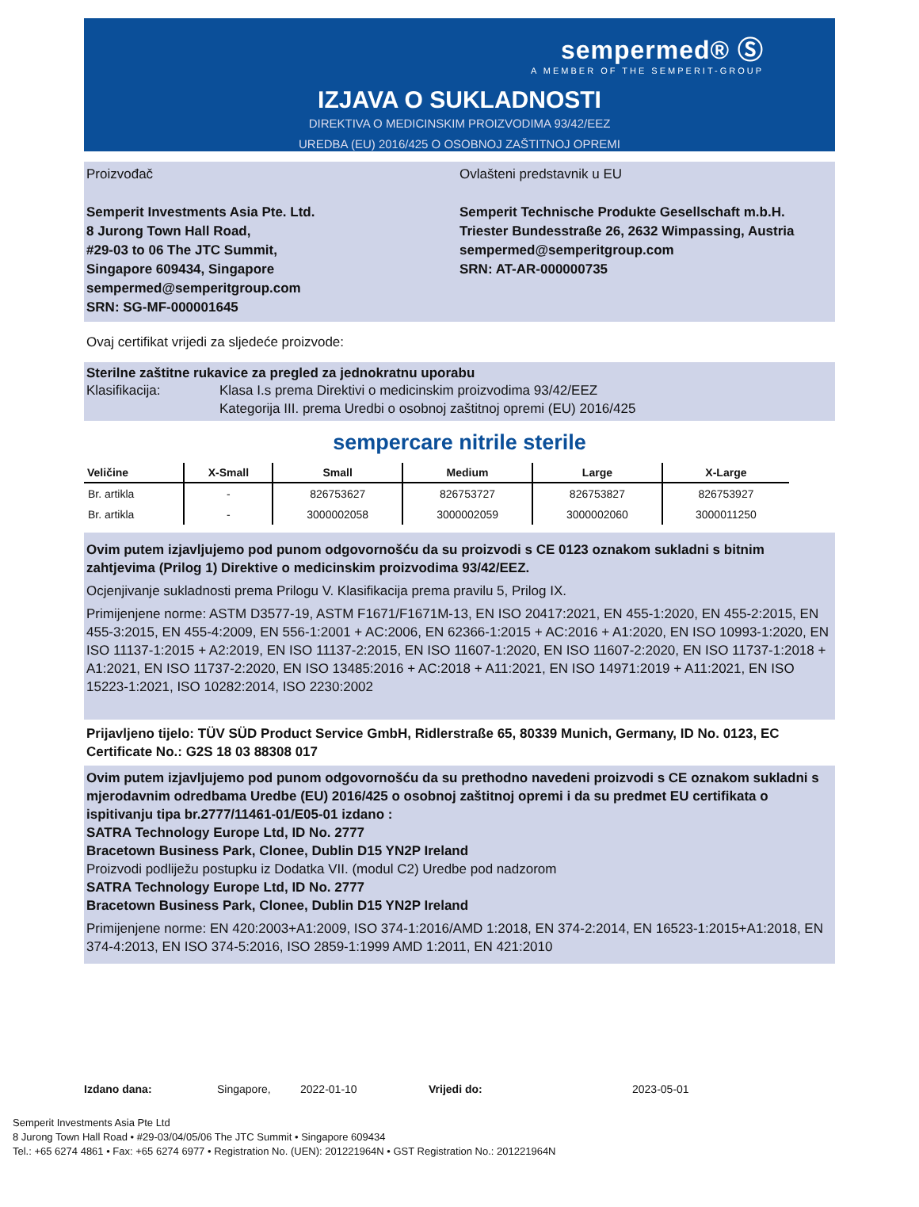sempermed® Ⓢ
A MEMBER OF THE SEMPERIT-GROUP
IZJAVA O SUKLADNOSTI
DIREKTIVA O MEDICINSKIM PROIZVODIMA 93/42/EEZ
UREDBA (EU) 2016/425 O OSOBNOJ ZAŠTITNOJ OPREMI
Proizvođač
Semperit Investments Asia Pte. Ltd.
8 Jurong Town Hall Road,
#29-03 to 06 The JTC Summit,
Singapore 609434, Singapore
sempermed@semperitgroup.com
SRN: SG-MF-000001645
Ovlašteni predstavnik u EU
Semperit Technische Produkte Gesellschaft m.b.H.
Triester Bundesstraße 26, 2632 Wimpassing, Austria
sempermed@semperitgroup.com
SRN: AT-AR-000000735
Ovaj certifikat vrijedi za sljedeće proizvode:
Sterilne zaštitne rukavice za pregled za jednokratnu uporabu
Klasifikacija: Klasa I.s prema Direktivi o medicinskim proizvodima 93/42/EEZ
Kategorija III. prema Uredbi o osobnoj zaštitnoj opremi (EU) 2016/425
sempercare nitrile sterile
| Veličine | X-Small | Small | Medium | Large | X-Large |
| --- | --- | --- | --- | --- | --- |
| Br. artikla | - | 826753627 | 826753727 | 826753827 | 826753927 |
| Br. artikla | - | 3000002058 | 3000002059 | 3000002060 | 3000011250 |
Ovim putem izjavljujemo pod punom odgovornošću da su proizvodi s CE 0123 oznakom sukladni s bitnim zahtjevima (Prilog 1) Direktive o medicinskim proizvodima 93/42/EEZ.
Ocjenjivanje sukladnosti prema Prilogu V. Klasifikacija prema pravilu 5, Prilog IX.
Primijenjene norme: ASTM D3577-19, ASTM F1671/F1671M-13, EN ISO 20417:2021, EN 455-1:2020, EN 455-2:2015, EN 455-3:2015, EN 455-4:2009, EN 556-1:2001 + AC:2006, EN 62366-1:2015 + AC:2016 + A1:2020, EN ISO 10993-1:2020, EN ISO 11137-1:2015 + A2:2019, EN ISO 11137-2:2015, EN ISO 11607-1:2020, EN ISO 11607-2:2020, EN ISO 11737-1:2018 + A1:2021, EN ISO 11737-2:2020, EN ISO 13485:2016 + AC:2018 + A11:2021, EN ISO 14971:2019 + A11:2021, EN ISO 15223-1:2021, ISO 10282:2014, ISO 2230:2002
Prijavljeno tijelo: TÜV SÜD Product Service GmbH, Ridlerstraße 65, 80339 Munich, Germany, ID No. 0123, EC Certificate No.: G2S 18 03 88308 017
Ovim putem izjavljujemo pod punom odgovornošću da su prethodno navedeni proizvodi s CE oznakom sukladni s mjerodavnim odredbama Uredbe (EU) 2016/425 o osobnoj zaštitnoj opremi i da su predmet EU certifikata o ispitivanju tipa br.2777/11461-01/E05-01 izdano :
SATRA Technology Europe Ltd, ID No. 2777
Bracetown Business Park, Clonee, Dublin D15 YN2P Ireland
Proizvodi podliježu postupku iz Dodatka VII. (modul C2) Uredbe pod nadzorom
SATRA Technology Europe Ltd, ID No. 2777
Bracetown Business Park, Clonee, Dublin D15 YN2P Ireland
Primijenjene norme: EN 420:2003+A1:2009, ISO 374-1:2016/AMD 1:2018, EN 374-2:2014, EN 16523-1:2015+A1:2018, EN 374-4:2013, EN ISO 374-5:2016, ISO 2859-1:1999 AMD 1:2011, EN 421:2010
Izdano dana: Singapore, 2022-01-10 Vrijedi do: 2023-05-01
Semperit Investments Asia Pte Ltd
8 Jurong Town Hall Road • #29-03/04/05/06 The JTC Summit • Singapore 609434
Tel.: +65 6274 4861 • Fax: +65 6274 6977 • Registration No. (UEN): 201221964N • GST Registration No.: 201221964N